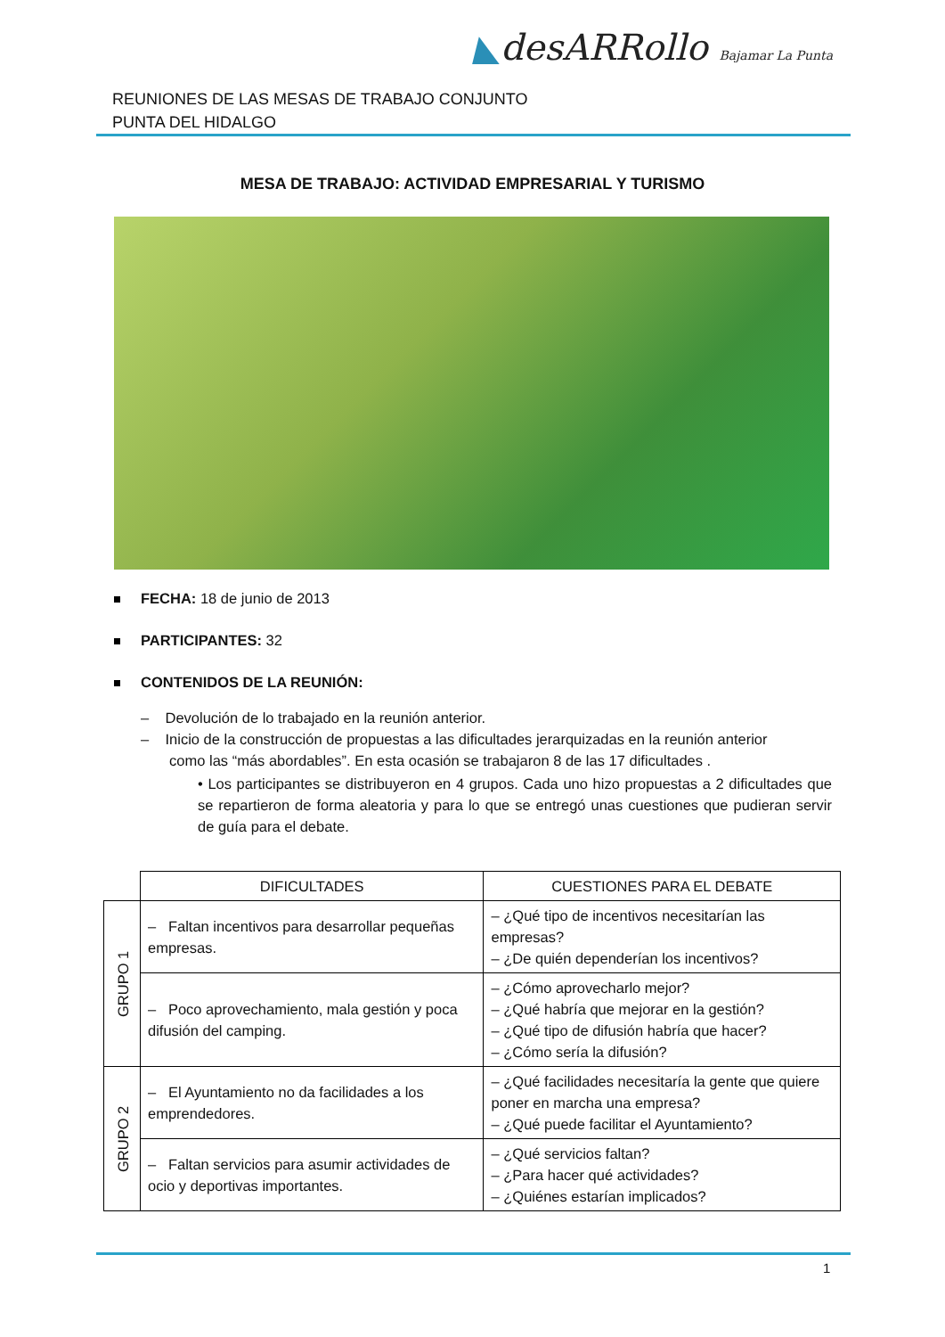REUNIONES DE LAS MESAS DE TRABAJO CONJUNTO
PUNTA DEL HIDALGO
◣desARRollo Bajamar La Punta
MESA DE TRABAJO: ACTIVIDAD EMPRESARIAL Y TURISMO
FECHA: 18 de junio de 2013
PARTICIPANTES: 32
CONTENIDOS DE LA REUNIÓN:
– Devolución de lo trabajado en la reunión anterior.
– Inicio de la construcción de propuestas a las dificultades jerarquizadas en la reunión anterior
como las “más abordables”. En esta ocasión se trabajaron 8 de las 17 dificultades .
• Los participantes se distribuyeron en 4 grupos. Cada uno hizo propuestas a 2 dificultades que se repartieron de forma aleatoria y para lo que se entregó unas cuestiones que pudieran servir de guía para el debate.
| | DIFICULTADES | CUESTIONES PARA EL DEBATE |
| --- | --- | --- |
| GRUPO 1 | – Faltan incentivos para desarrollar pequeñas empresas. | – ¿Qué tipo de incentivos necesitarían las empresas? – ¿De quién dependerían los incentivos? |
| | – Poco aprovechamiento, mala gestión y poca difusión del camping. | – ¿Cómo aprovecharlo mejor? – ¿Qué habría que mejorar en la gestión? – ¿Qué tipo de difusión habría que hacer? – ¿Cómo sería la difusión? |
| GRUPO 2 | – El Ayuntamiento no da facilidades a los emprendedores. | – ¿Qué facilidades necesitaría la gente que quiere poner en marcha una empresa? – ¿Qué puede facilitar el Ayuntamiento? |
| | – Faltan servicios para asumir actividades de ocio y deportivas importantes. | – ¿Qué servicios faltan? – ¿Para hacer qué actividades? – ¿Quiénes estarían implicados? |
1